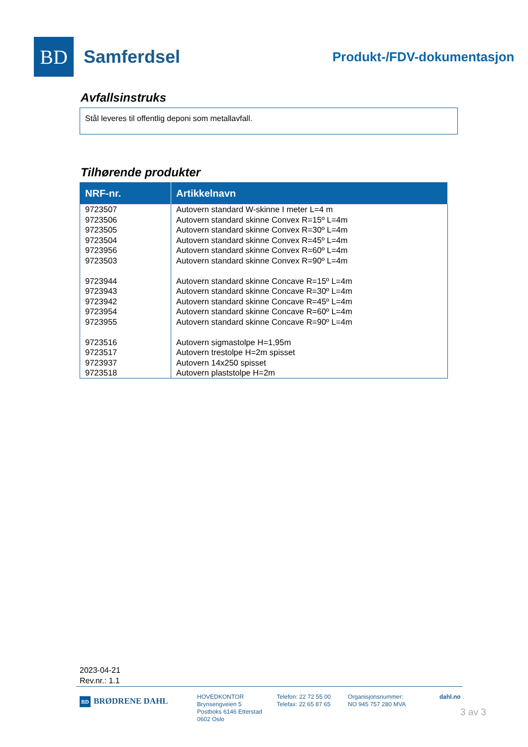BD
Samferdsel
Produkt-/FDV-dokumentasjon
Avfallsinstruks
Stål leveres til offentlig deponi som metallavfall.
Tilhørende produkter
| NRF-nr. | Artikkelnavn |
| --- | --- |
| 9723507 | Autovern standard W-skinne I meter L=4 m |
| 9723506 | Autovern standard skinne Convex R=15º L=4m |
| 9723505 | Autovern standard skinne Convex R=30º L=4m |
| 9723504 | Autovern standard skinne Convex R=45º L=4m |
| 9723956 | Autovern standard skinne Convex R=60º L=4m |
| 9723503 | Autovern standard skinne Convex R=90º L=4m |
| 9723944 | Autovern standard skinne Concave R=15º L=4m |
| 9723943 | Autovern standard skinne Concave R=30º L=4m |
| 9723942 | Autovern standard skinne Concave R=45º L=4m |
| 9723954 | Autovern standard skinne Concave R=60º L=4m |
| 9723955 | Autovern standard skinne Concave R=90º L=4m |
| 9723516 | Autovern sigmastolpe H=1,95m |
| 9723517 | Autovern trestolpe H=2m spisset |
| 9723937 | Autovern 14x250 spisset |
| 9723518 | Autovern plaststolpe H=2m |
2023-04-21
Rev.nr.: 1.1
BD BRØDRENE DAHL
HOVEDKONTOR
Brynsengveien 5
Postboks 6146 Etterstad
0602 Oslo
Telefon: 22 72 55 00
Telefax: 22 65 87 65
Organisjonsnummer:
NO 945 757 280 MVA
dahl.no
3 av 3